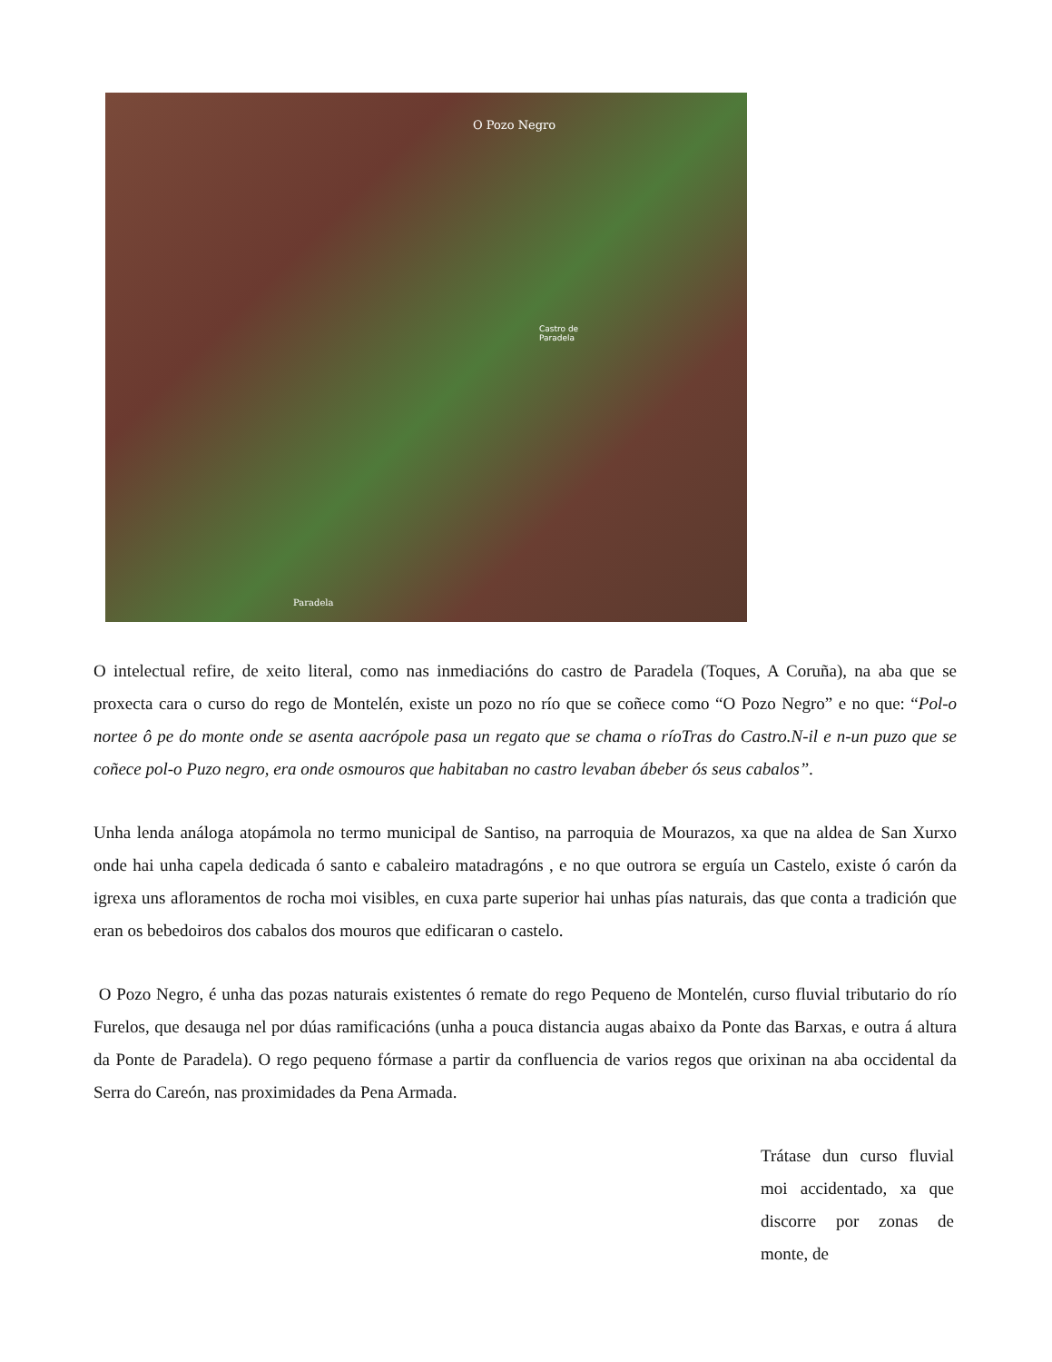O Pozo Negro
Castro de
Paradela
Paradela
O intelectual refire, de xeito literal, como nas inmediacións do castro de Paradela (Toques, A Coruña), na aba que se proxecta cara o curso do rego de Montelén, existe un pozo no río que se coñece como “O Pozo Negro” e no que: “Pol-o nortee ô pe do monte onde se asenta aacrópole pasa un regato que se chama o ríoTras do Castro.N-il e n-un puzo que se coñece pol-o Puzo negro, era onde osmouros que habitaban no castro levaban ábeber ós seus cabalos”.
Unha lenda análoga atopámola no termo municipal de Santiso, na parroquia de Mourazos, xa que na aldea de San Xurxo onde hai unha capela dedicada ó santo e cabaleiro matadragóns , e no que outrora se erguía un Castelo, existe ó carón da igrexa uns afloramentos de rocha moi visibles, en cuxa parte superior hai unhas pías naturais, das que conta a tradición que eran os bebedoiros dos cabalos dos mouros que edificaran o castelo.
O Pozo Negro, é unha das pozas naturais existentes ó remate do rego Pequeno de Montelén, curso fluvial tributario do río Furelos, que desauga nel por dúas ramificacións (unha a pouca distancia augas abaixo da Ponte das Barxas, e outra á altura da Ponte de Paradela). O rego pequeno fórmase a partir da confluencia de varios regos que orixinan na aba occidental da Serra do Careón, nas proximidades da Pena Armada.
Trátase dun curso fluvial moi accidentado, xa que discorre por zonas de monte, de